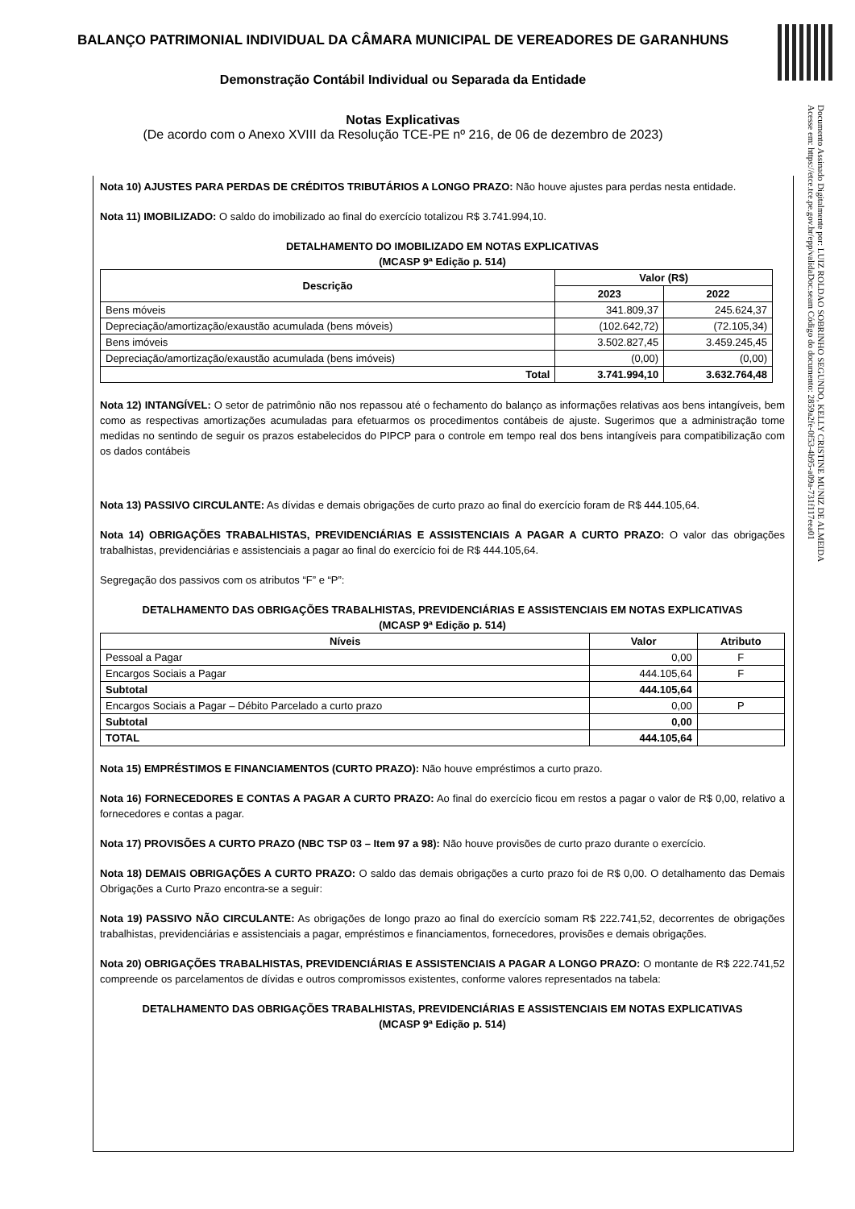BALANÇO PATRIMONIAL INDIVIDUAL DA CÂMARA MUNICIPAL DE VEREADORES DE GARANHUNS
Demonstração Contábil Individual ou Separada da Entidade
Notas Explicativas
(De acordo com o Anexo XVIII da Resolução TCE-PE nº 216, de 06 de dezembro de 2023)
Documento Assinado Digitalmente por: LUIZ ROLDAO SOBRINHO SEGUNDO, KELLY CRISTINE MUNIZ DE ALMEIDA
Acesse em: https://etce.tce.pe.gov.br/epp/validaDoc.seam Código do documento: 2859a2fe-0f53-4b95-a09a-731f117eea01
Nota 10) AJUSTES PARA PERDAS DE CRÉDITOS TRIBUTÁRIOS A LONGO PRAZO: Não houve ajustes para perdas nesta entidade.
Nota 11) IMOBILIZADO: O saldo do imobilizado ao final do exercício totalizou R$ 3.741.994,10.
DETALHAMENTO DO IMOBILIZADO EM NOTAS EXPLICATIVAS
(MCASP 9ª Edição p. 514)
| Descrição | Valor (R$) | |
| --- | --- | --- |
| | 2023 | 2022 |
| Bens móveis | 341.809,37 | 245.624,37 |
| Depreciação/amortização/exaustão acumulada (bens móveis) | (102.642,72) | (72.105,34) |
| Bens imóveis | 3.502.827,45 | 3.459.245,45 |
| Depreciação/amortização/exaustão acumulada (bens imóveis) | (0,00) | (0,00) |
| Total | 3.741.994,10 | 3.632.764,48 |
Nota 12) INTANGÍVEL: O setor de patrimônio não nos repassou até o fechamento do balanço as informações relativas aos bens intangíveis, bem como as respectivas amortizações acumuladas para efetuarmos os procedimentos contábeis de ajuste. Sugerimos que a administração tome medidas no sentindo de seguir os prazos estabelecidos do PIPCP para o controle em tempo real dos bens intangíveis para compatibilização com os dados contábeis
Nota 13) PASSIVO CIRCULANTE: As dívidas e demais obrigações de curto prazo ao final do exercício foram de R$ 444.105,64.
Nota 14) OBRIGAÇÕES TRABALHISTAS, PREVIDENCIÁRIAS E ASSISTENCIAIS A PAGAR A CURTO PRAZO: O valor das obrigações trabalhistas, previdenciárias e assistenciais a pagar ao final do exercício foi de R$ 444.105,64.
Segregação dos passivos com os atributos “F” e “P”:
DETALHAMENTO DAS OBRIGAÇÕES TRABALHISTAS, PREVIDENCIÁRIAS E ASSISTENCIAIS EM NOTAS EXPLICATIVAS
(MCASP 9ª Edição p. 514)
| Níveis | Valor | Atributo |
| --- | --- | --- |
| Pessoal a Pagar | 0,00 | F |
| Encargos Sociais a Pagar | 444.105,64 | F |
| Subtotal | 444.105,64 | |
| Encargos Sociais a Pagar – Débito Parcelado a curto prazo | 0,00 | P |
| Subtotal | 0,00 | |
| TOTAL | 444.105,64 | |
Nota 15) EMPRÉSTIMOS E FINANCIAMENTOS (CURTO PRAZO): Não houve empréstimos a curto prazo.
Nota 16) FORNECEDORES E CONTAS A PAGAR A CURTO PRAZO: Ao final do exercício ficou em restos a pagar o valor de R$ 0,00, relativo a fornecedores e contas a pagar.
Nota 17) PROVISÕES A CURTO PRAZO (NBC TSP 03 – Item 97 a 98): Não houve provisões de curto prazo durante o exercício.
Nota 18) DEMAIS OBRIGAÇÕES A CURTO PRAZO: O saldo das demais obrigações a curto prazo foi de R$ 0,00. O detalhamento das Demais Obrigações a Curto Prazo encontra-se a seguir:
Nota 19) PASSIVO NÃO CIRCULANTE: As obrigações de longo prazo ao final do exercício somam R$ 222.741,52, decorrentes de obrigações trabalhistas, previdenciárias e assistenciais a pagar, empréstimos e financiamentos, fornecedores, provisões e demais obrigações.
Nota 20) OBRIGAÇÕES TRABALHISTAS, PREVIDENCIÁRIAS E ASSISTENCIAIS A PAGAR A LONGO PRAZO: O montante de R$ 222.741,52 compreende os parcelamentos de dívidas e outros compromissos existentes, conforme valores representados na tabela:
DETALHAMENTO DAS OBRIGAÇÕES TRABALHISTAS, PREVIDENCIÁRIAS E ASSISTENCIAIS EM NOTAS EXPLICATIVAS
(MCASP 9ª Edição p. 514)